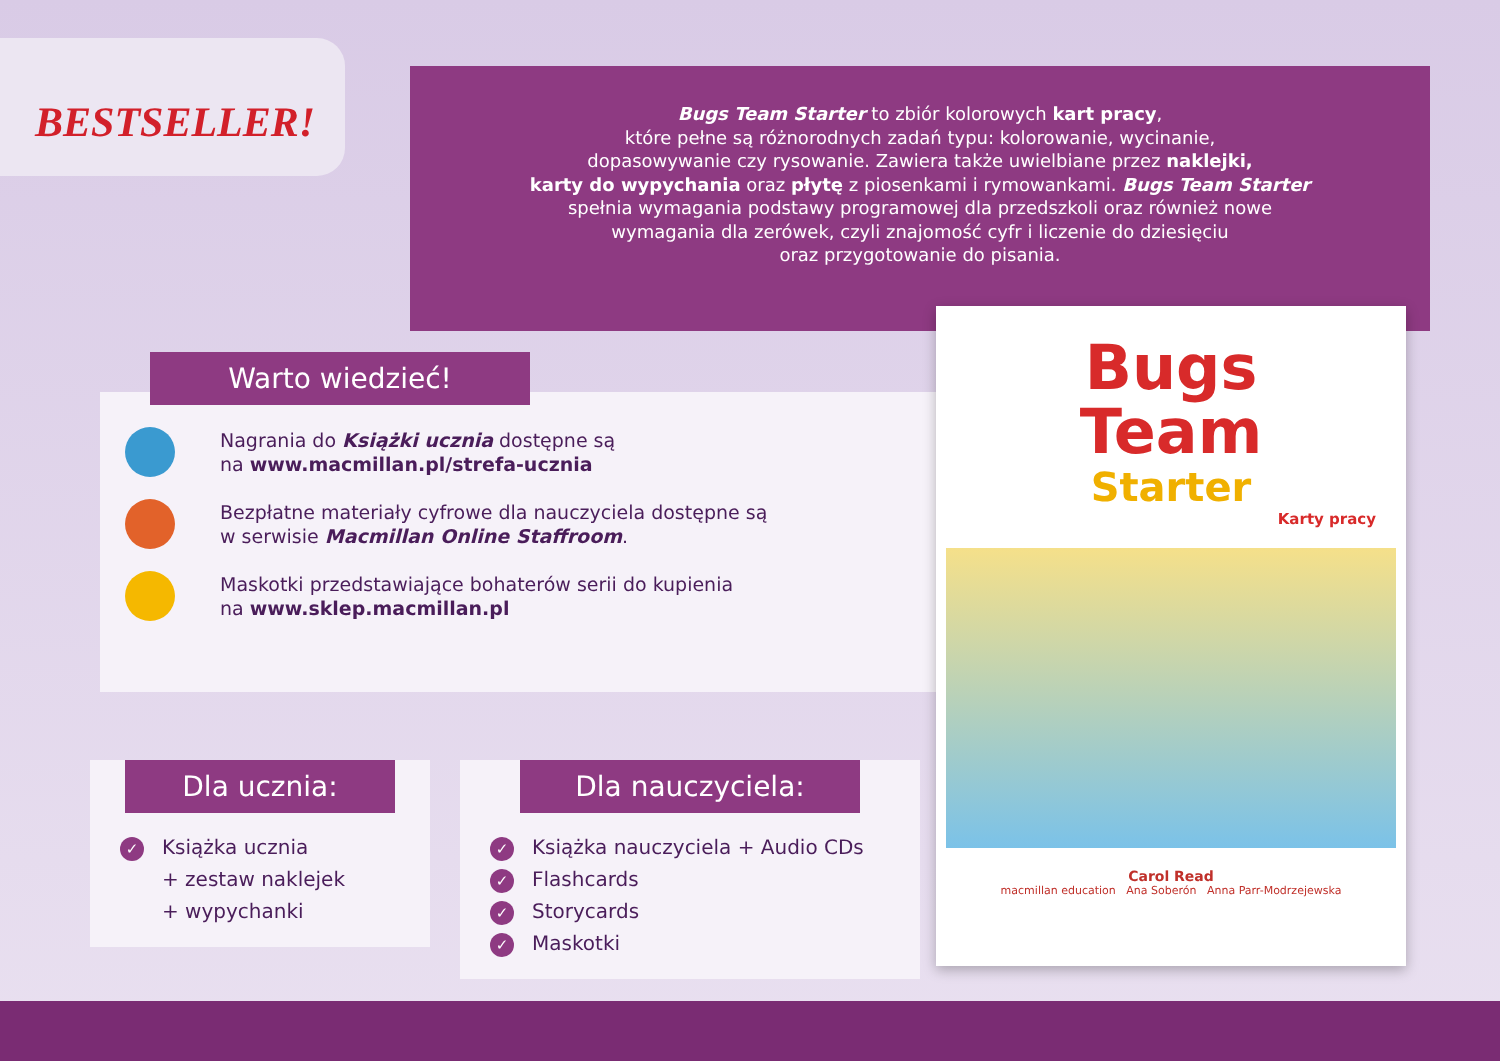BESTSELLER!
Bugs Team Starter to zbiór kolorowych kart pracy,
które pełne są różnorodnych zadań typu: kolorowanie, wycinanie,
dopasowywanie czy rysowanie. Zawiera także uwielbiane przez naklejki,
karty do wypychania oraz płytę z piosenkami i rymowankami. Bugs Team Starter
spełnia wymagania podstawy programowej dla przedszkoli oraz również nowe
wymagania dla zerówek, czyli znajomość cyfr i liczenie do dziesięciu
oraz przygotowanie do pisania.
Warto wiedzieć!
Nagrania do Książki ucznia dostępne są
na www.macmillan.pl/strefa-ucznia
Bezpłatne materiały cyfrowe dla nauczyciela dostępne są
w serwisie Macmillan Online Staffroom.
Maskotki przedstawiające bohaterów serii do kupienia
na www.sklep.macmillan.pl
Dla ucznia:
✓ Książka ucznia
+ zestaw naklejek
+ wypychanki
Dla nauczyciela:
✓ Książka nauczyciela + Audio CDs
✓ Flashcards
✓ Storycards
✓ Maskotki
Bugs
Team
Starter
Karty pracy
Carol Read
macmillan education Ana Soberón Anna Parr-Modrzejewska